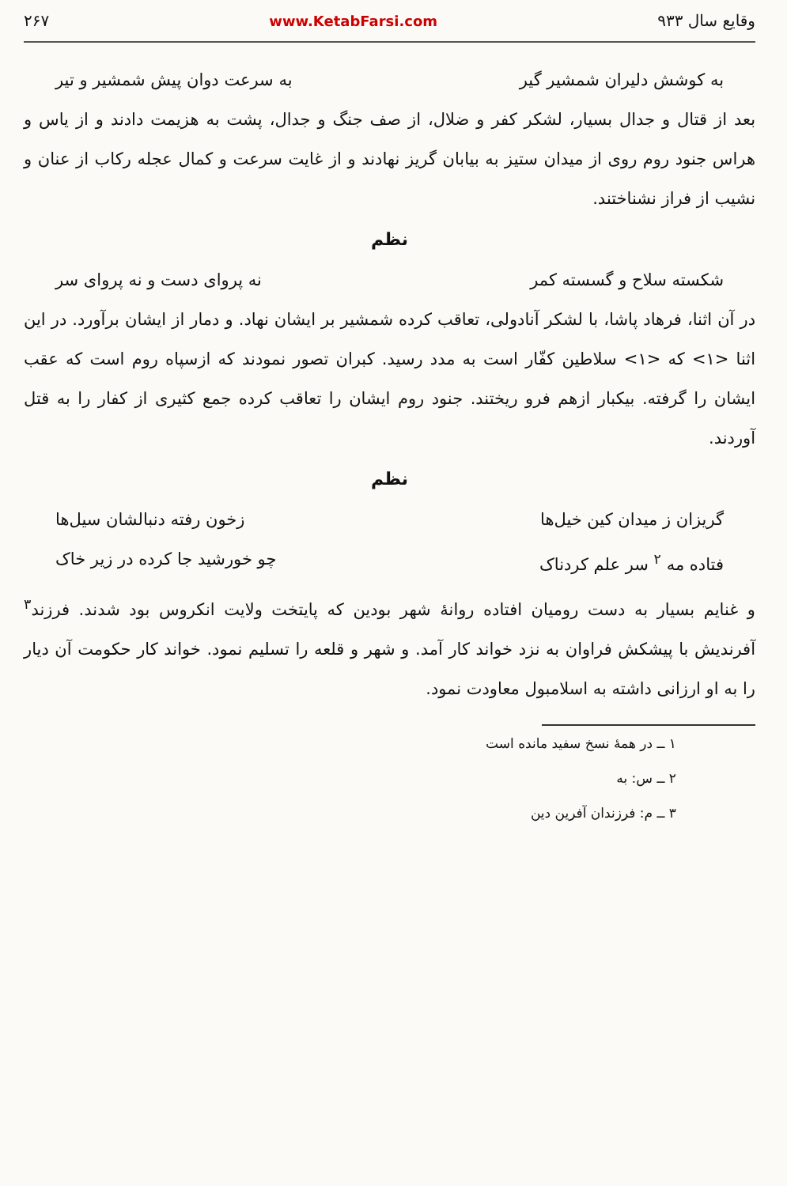وقایع سال ۹۳۳ www.KetabFarsi.com ۲۶۷
به کوشش دلیران شمشیر گیر به سرعت دوان پیش شمشیر و تیر
بعد از قتال و جدال بسیار، لشکر کفر و ضلال، از صف جنگ و جدال، پشت به هزیمت دادند و از یاس و هراس جنود روم روی از میدان ستیز به بیابان گریز نهادند و از غایت سرعت و کمال عجله رکاب از عنان و نشیب از فراز نشناختند.
نظم
شکسته سلاح و گسسته کمر نه پروای دست و نه پروای سر
در آن اثنا، فرهاد پاشا، با لشکر آنادولی، تعاقب کرده شمشیر بر ایشان نهاد. و دمار از ایشان برآورد. در این اثنا <۱> که <۱> سلاطین کفّار است به مدد رسید. کبران تصور نمودند که ازسپاه روم است که عقب ایشان را گرفته. بیکبار ازهم فرو ریختند. جنود روم ایشان را تعاقب کرده جمع کثیری از کفار را به قتل آوردند.
نظم
گریزان ز میدان کین خیل‌ها زخون رفته دنبالشان سیل‌ها
فتاده مه <sup>۲</sup> سر علم کردناک چو خورشید جا کرده در زیر خاک
و غنایم بسیار به دست رومیان افتاده روانهٔ شهر بودین که پایتخت ولایت انکروس بود شدند. فرزند<sup>۳</sup> آفرندیش با پیشکش فراوان به نزد خواند کار آمد. و شهر و قلعه را تسلیم نمود. خواند کار حکومت آن دیار را به او ارزانی داشته به اسلامبول معاودت نمود.
۱ ــ در همهٔ نسخ سفید مانده است
۲ ــ س: به
۳ ــ م: فرزندان آفرین دین